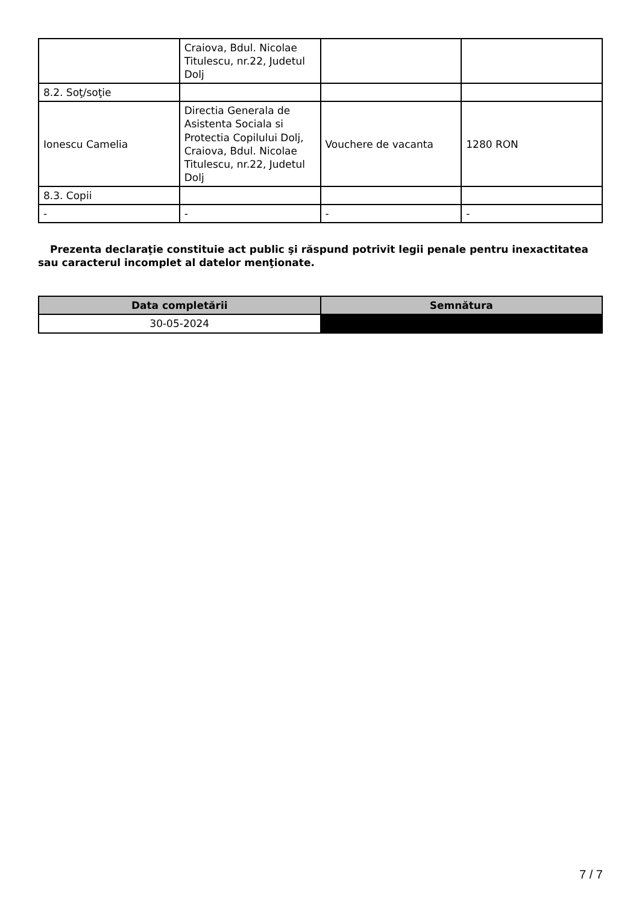| | Craiova, Bdul. Nicolae Titulescu, nr.22, Judetul Dolj | | |
| 8.2. Soţ/soţie | | | |
| Ionescu Camelia | Directia Generala de Asistenta Sociala si Protectia Copilului Dolj, Craiova, Bdul. Nicolae Titulescu, nr.22, Judetul Dolj | Vouchere de vacanta | 1280 RON |
| 8.3. Copii | | | |
| - | - | - | - |
Prezenta declaraţie constituie act public şi răspund potrivit legii penale pentru inexactitatea sau caracterul incomplet al datelor menţionate.
| Data completării | Semnătura |
| --- | --- |
| 30-05-2024 | |
7 / 7